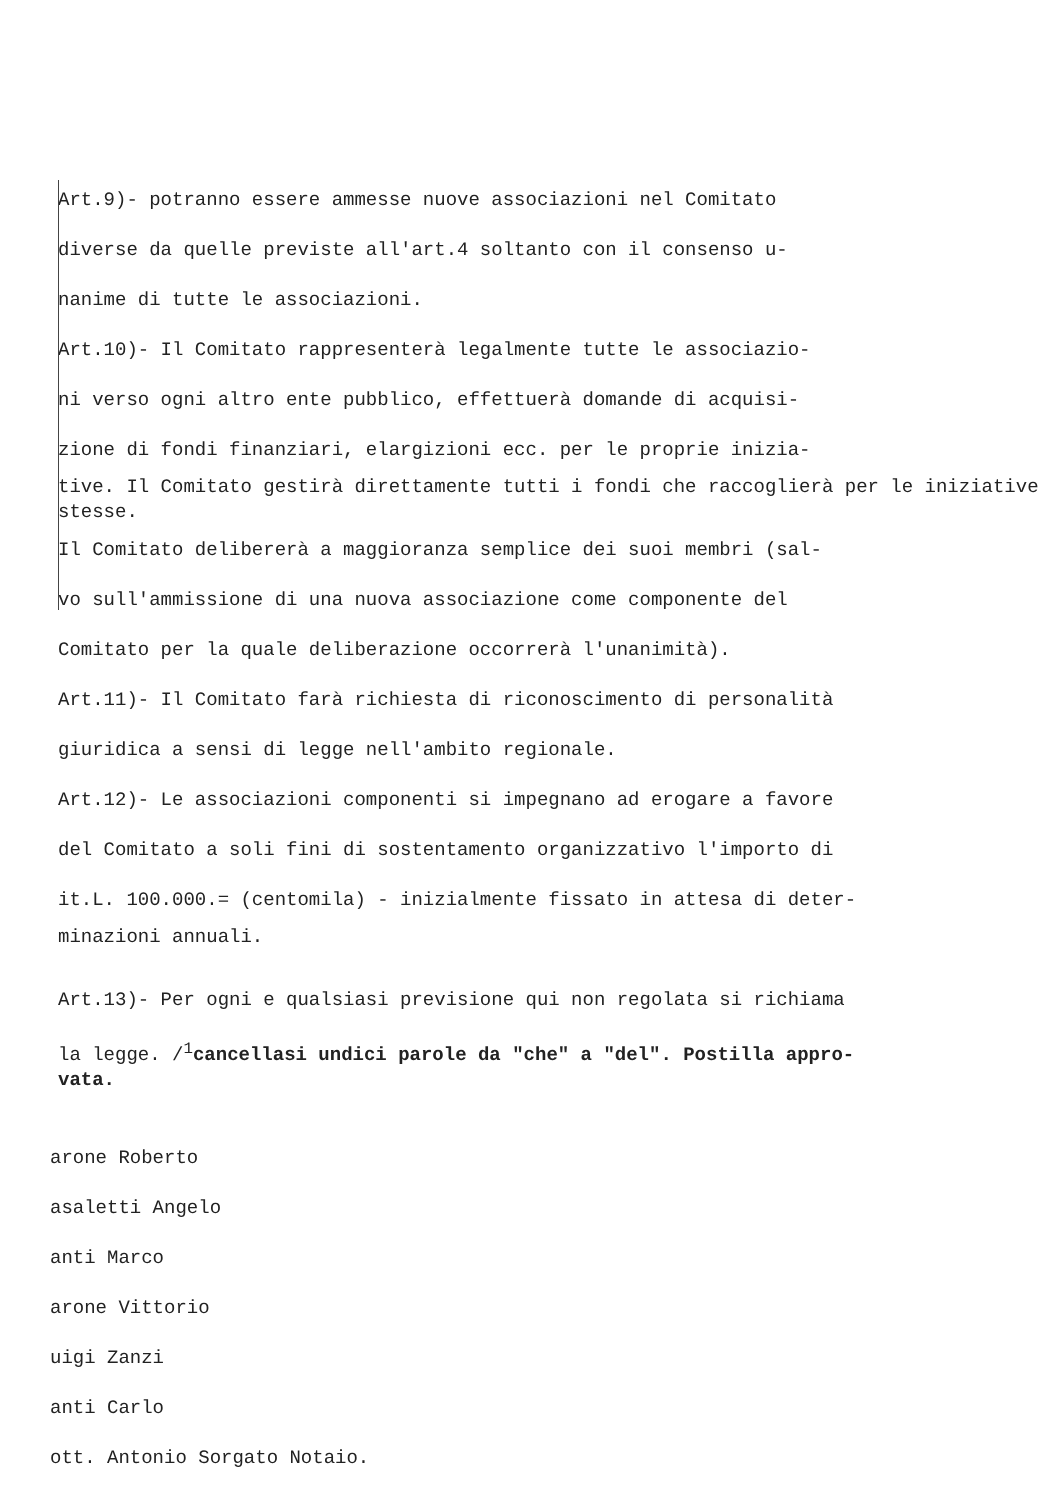Art.9)- potranno essere ammesse nuove associazioni nel Comitato
diverse da quelle previste all'art.4 soltanto con il consenso u-
nanime di tutte le associazioni.
Art.10)- Il Comitato rappresenterà legalmente tutte le associazio-
ni verso ogni altro ente pubblico, effettuerà domande di acquisi-
zione di fondi finanziari, elargizioni ecc. per le proprie inizia-
tive. Il Comitato gestirà direttamente tutti i fondi che raccoglierà per le iniziative stesse.
Il Comitato delibererà a maggioranza semplice dei suoi membri (sal-
vo sull'ammissione di una nuova associazione come componente del
Comitato per la quale deliberazione occorrerà l'unanimità).
Art.11)- Il Comitato farà richiesta di riconoscimento di personalità
giuridica a sensi di legge nell'ambito regionale.
Art.12)- Le associazioni componenti si impegnano ad erogare a favore
del Comitato a soli fini di sostentamento organizzativo l'importo di
it.L. 100.000.= (centomila) - inizialmente fissato in attesa di deter-
minazioni annuali.
Art.13)- Per ogni e qualsiasi previsione qui non regolata si richiama
la legge. /<sup>1</sup>cancellasi undici parole da "che" a "del". Postilla appro-
vata.
arone Roberto
asaletti Angelo
anti Marco
arone Vittorio
uigi Zanzi
anti Carlo
ott. Antonio Sorgato Notaio.